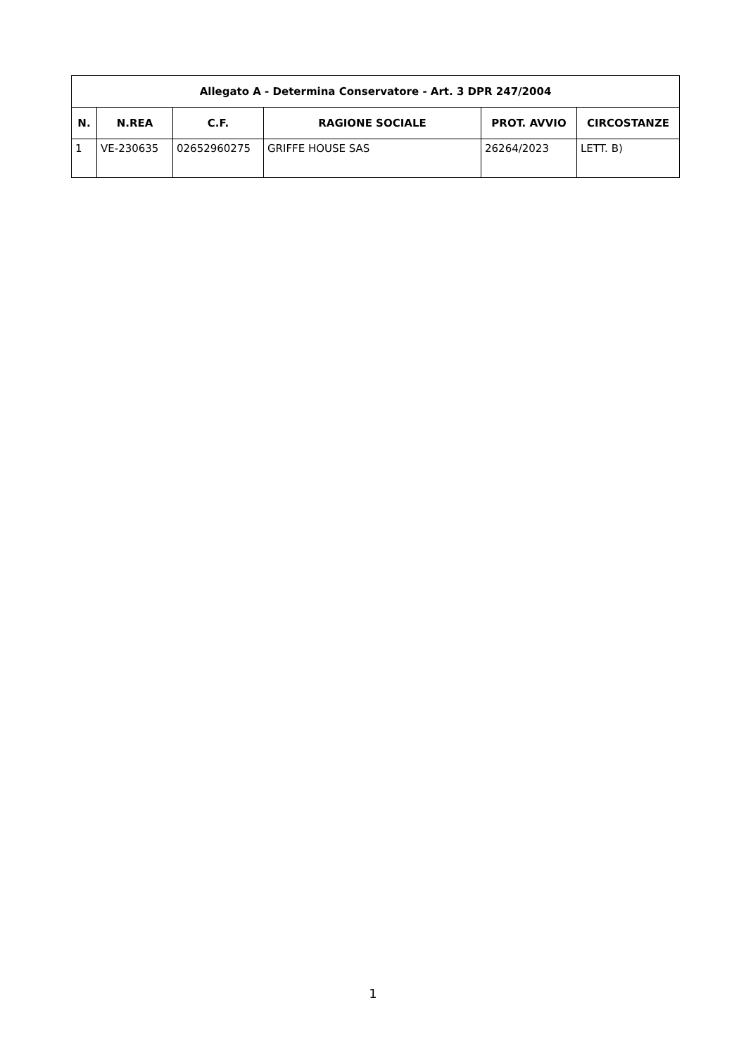| Allegato A - Determina Conservatore - Art. 3 DPR 247/2004 | | | | | |
| --- | --- | --- | --- | --- | --- |
| N. | N.REA | C.F. | RAGIONE SOCIALE | PROT. AVVIO | CIRCOSTANZE |
| 1 | VE-230635 | 02652960275 | GRIFFE HOUSE SAS | 26264/2023 | LETT. B) |
1